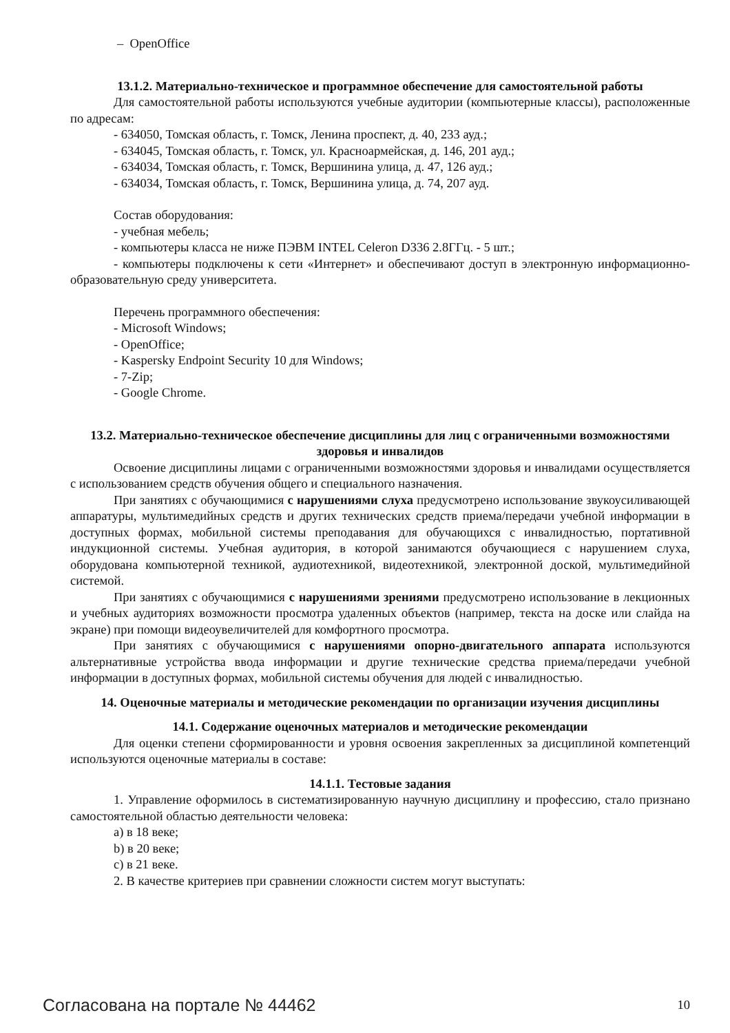– OpenOffice
13.1.2. Материально-техническое и программное обеспечение для самостоятельной работы
Для самостоятельной работы используются учебные аудитории (компьютерные классы), расположенные по адресам:
- 634050, Томская область, г. Томск, Ленина проспект, д. 40, 233 ауд.;
- 634045, Томская область, г. Томск, ул. Красноармейская, д. 146, 201 ауд.;
- 634034, Томская область, г. Томск, Вершинина улица, д. 47, 126 ауд.;
- 634034, Томская область, г. Томск, Вершинина улица, д. 74, 207 ауд.
Состав оборудования:
- учебная мебель;
- компьютеры класса не ниже ПЭВМ INTEL Celeron D336 2.8ГГц. - 5 шт.;
- компьютеры подключены к сети «Интернет» и обеспечивают доступ в электронную информационно-образовательную среду университета.
Перечень программного обеспечения:
- Microsoft Windows;
- OpenOffice;
- Kaspersky Endpoint Security 10 для Windows;
- 7-Zip;
- Google Chrome.
13.2. Материально-техническое обеспечение дисциплины для лиц с ограниченными возможностями здоровья и инвалидов
Освоение дисциплины лицами с ограниченными возможностями здоровья и инвалидами осуществляется с использованием средств обучения общего и специального назначения.
При занятиях с обучающимися с нарушениями слуха предусмотрено использование звукоусиливающей аппаратуры, мультимедийных средств и других технических средств приема/передачи учебной информации в доступных формах, мобильной системы преподавания для обучающихся с инвалидностью, портативной индукционной системы. Учебная аудитория, в которой занимаются обучающиеся с нарушением слуха, оборудована компьютерной техникой, аудиотехникой, видеотехникой, электронной доской, мультимедийной системой.
При занятиях с обучающимися с нарушениями зрениями предусмотрено использование в лекционных и учебных аудиториях возможности просмотра удаленных объектов (например, текста на доске или слайда на экране) при помощи видеоувеличителей для комфортного просмотра.
При занятиях с обучающимися с нарушениями опорно-двигательного аппарата используются альтернативные устройства ввода информации и другие технические средства приема/передачи учебной информации в доступных формах, мобильной системы обучения для людей с инвалидностью.
14. Оценочные материалы и методические рекомендации по организации изучения дисциплины
14.1. Содержание оценочных материалов и методические рекомендации
Для оценки степени сформированности и уровня освоения закрепленных за дисциплиной компетенций используются оценочные материалы в составе:
14.1.1. Тестовые задания
1. Управление оформилось в систематизированную научную дисциплину и профессию, стало признано самостоятельной областью деятельности человека:
a) в 18 веке;
b) в 20 веке;
c) в 21 веке.
2. В качестве критериев при сравнении сложности систем могут выступать:
Согласована на портале № 44462 10